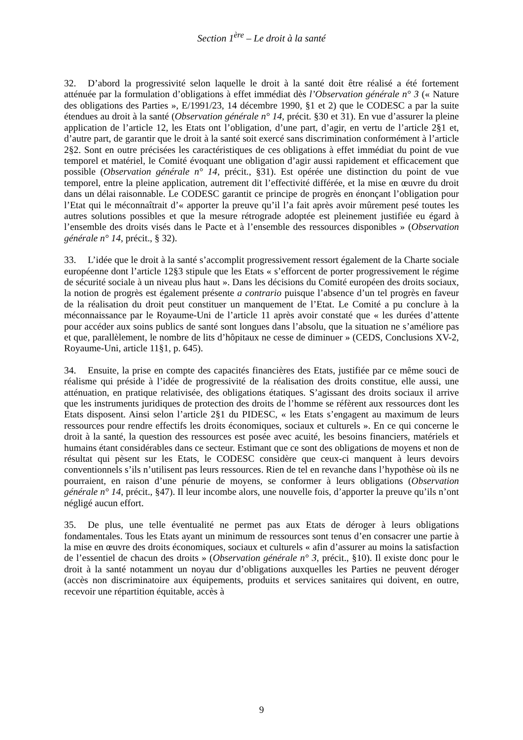Section 1<sup>ère</sup> – Le droit à la santé
32. D’abord la progressivité selon laquelle le droit à la santé doit être réalisé a été fortement atténuée par la formulation d’obligations à effet immédiat dès l’Observation générale n° 3 (« Nature des obligations des Parties », E/1991/23, 14 décembre 1990, §1 et 2) que le CODESC a par la suite étendues au droit à la santé (Observation générale n° 14, précit. §30 et 31). En vue d’assurer la pleine application de l’article 12, les Etats ont l’obligation, d’une part, d’agir, en vertu de l’article 2§1 et, d’autre part, de garantir que le droit à la santé soit exercé sans discrimination conformément à l’article 2§2. Sont en outre précisées les caractéristiques de ces obligations à effet immédiat du point de vue temporel et matériel, le Comité évoquant une obligation d’agir aussi rapidement et efficacement que possible (Observation générale n° 14, précit., §31). Est opérée une distinction du point de vue temporel, entre la pleine application, autrement dit l’effectivité différée, et la mise en œuvre du droit dans un délai raisonnable. Le CODESC garantit ce principe de progrès en énonçant l’obligation pour l’Etat qui le méconnaîtrait d’« apporter la preuve qu’il l’a fait après avoir mûrement pesé toutes les autres solutions possibles et que la mesure rétrograde adoptée est pleinement justifiée eu égard à l’ensemble des droits visés dans le Pacte et à l’ensemble des ressources disponibles » (Observation générale n° 14, précit., § 32).
33. L’idée que le droit à la santé s’accomplit progressivement ressort également de la Charte sociale européenne dont l’article 12§3 stipule que les Etats « s’efforcent de porter progressivement le régime de sécurité sociale à un niveau plus haut ». Dans les décisions du Comité européen des droits sociaux, la notion de progrès est également présente a contrario puisque l’absence d’un tel progrès en faveur de la réalisation du droit peut constituer un manquement de l’Etat. Le Comité a pu conclure à la méconnaissance par le Royaume-Uni de l’article 11 après avoir constaté que « les durées d’attente pour accéder aux soins publics de santé sont longues dans l’absolu, que la situation ne s’améliore pas et que, parallèlement, le nombre de lits d’hôpitaux ne cesse de diminuer » (CEDS, Conclusions XV-2, Royaume-Uni, article 11§1, p. 645).
34. Ensuite, la prise en compte des capacités financières des Etats, justifiée par ce même souci de réalisme qui préside à l’idée de progressivité de la réalisation des droits constitue, elle aussi, une atténuation, en pratique relativisée, des obligations étatiques. S’agissant des droits sociaux il arrive que les instruments juridiques de protection des droits de l’homme se réfèrent aux ressources dont les Etats disposent. Ainsi selon l’article 2§1 du PIDESC, « les Etats s’engagent au maximum de leurs ressources pour rendre effectifs les droits économiques, sociaux et culturels ». En ce qui concerne le droit à la santé, la question des ressources est posée avec acuité, les besoins financiers, matériels et humains étant considérables dans ce secteur. Estimant que ce sont des obligations de moyens et non de résultat qui pèsent sur les Etats, le CODESC considère que ceux-ci manquent à leurs devoirs conventionnels s’ils n’utilisent pas leurs ressources. Rien de tel en revanche dans l’hypothèse où ils ne pourraient, en raison d’une pénurie de moyens, se conformer à leurs obligations (Observation générale n° 14, précit., §47). Il leur incombe alors, une nouvelle fois, d’apporter la preuve qu’ils n’ont négligé aucun effort.
35. De plus, une telle éventualité ne permet pas aux Etats de déroger à leurs obligations fondamentales. Tous les Etats ayant un minimum de ressources sont tenus d’en consacrer une partie à la mise en œuvre des droits économiques, sociaux et culturels « afin d’assurer au moins la satisfaction de l’essentiel de chacun des droits » (Observation générale n° 3, précit., §10). Il existe donc pour le droit à la santé notamment un noyau dur d’obligations auxquelles les Parties ne peuvent déroger (accès non discriminatoire aux équipements, produits et services sanitaires qui doivent, en outre, recevoir une répartition équitable, accès à
9